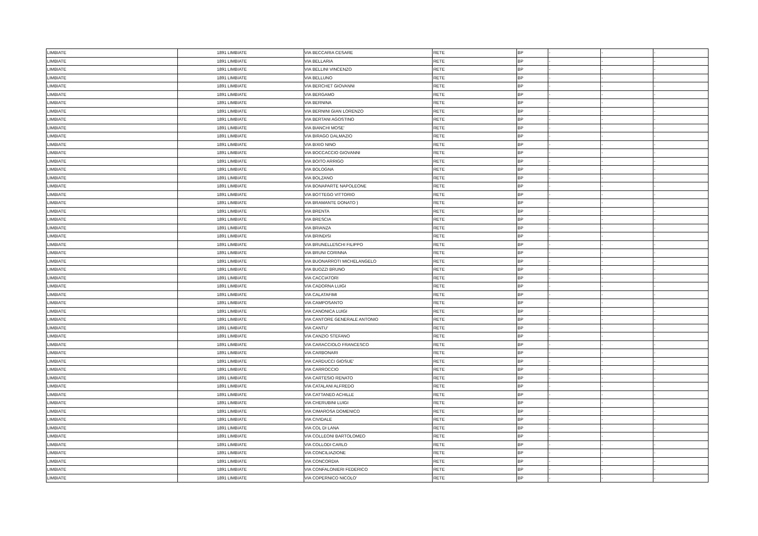| LIMBIATE | 1891 | LIMBIATE | VIA BECCARIA CESARE | RETE | BP | - | - | - |
| LIMBIATE | 1891 | LIMBIATE | VIA BELLARIA | RETE | BP | - | - | - |
| LIMBIATE | 1891 | LIMBIATE | VIA BELLINI VINCENZO | RETE | BP | - | - | - |
| LIMBIATE | 1891 | LIMBIATE | VIA BELLUNO | RETE | BP | - | - | - |
| LIMBIATE | 1891 | LIMBIATE | VIA BERCHET GIOVANNI | RETE | BP | - | - | - |
| LIMBIATE | 1891 | LIMBIATE | VIA BERGAMO | RETE | BP | - | - | - |
| LIMBIATE | 1891 | LIMBIATE | VIA BERNINA | RETE | BP | - | - | - |
| LIMBIATE | 1891 | LIMBIATE | VIA BERNINI GIAN LORENZO | RETE | BP | - | - | - |
| LIMBIATE | 1891 | LIMBIATE | VIA BERTANI AGOSTINO | RETE | BP | - | - | - |
| LIMBIATE | 1891 | LIMBIATE | VIA BIANCHI MOSE' | RETE | BP | - | - | - |
| LIMBIATE | 1891 | LIMBIATE | VIA BIRAGO DALMAZIO | RETE | BP | - | - | - |
| LIMBIATE | 1891 | LIMBIATE | VIA BIXIO NINO | RETE | BP | - | - | - |
| LIMBIATE | 1891 | LIMBIATE | VIA BOCCACCIO GIOVANNI | RETE | BP | - | - | - |
| LIMBIATE | 1891 | LIMBIATE | VIA BOITO ARRIGO | RETE | BP | - | - | - |
| LIMBIATE | 1891 | LIMBIATE | VIA BOLOGNA | RETE | BP | - | - | - |
| LIMBIATE | 1891 | LIMBIATE | VIA BOLZANO | RETE | BP | - | - | - |
| LIMBIATE | 1891 | LIMBIATE | VIA BONAPARTE NAPOLEONE | RETE | BP | - | - | - |
| LIMBIATE | 1891 | LIMBIATE | VIA BOTTEGO VITTORIO | RETE | BP | - | - | - |
| LIMBIATE | 1891 | LIMBIATE | VIA BRAMANTE DONATO ) | RETE | BP | - | - | - |
| LIMBIATE | 1891 | LIMBIATE | VIA BRENTA | RETE | BP | - | - | - |
| LIMBIATE | 1891 | LIMBIATE | VIA BRESCIA | RETE | BP | - | - | - |
| LIMBIATE | 1891 | LIMBIATE | VIA BRIANZA | RETE | BP | - | - | - |
| LIMBIATE | 1891 | LIMBIATE | VIA BRINDISI | RETE | BP | - | - | - |
| LIMBIATE | 1891 | LIMBIATE | VIA BRUNELLESCHI FILIPPO | RETE | BP | - | - | - |
| LIMBIATE | 1891 | LIMBIATE | VIA BRUNI CORINNA | RETE | BP | - | - | - |
| LIMBIATE | 1891 | LIMBIATE | VIA BUONARROTI MICHELANGELO | RETE | BP | - | - | - |
| LIMBIATE | 1891 | LIMBIATE | VIA BUOZZI BRUNO | RETE | BP | - | - | - |
| LIMBIATE | 1891 | LIMBIATE | VIA CACCIATORI | RETE | BP | - | - | - |
| LIMBIATE | 1891 | LIMBIATE | VIA CADORNA LUIGI | RETE | BP | - | - | - |
| LIMBIATE | 1891 | LIMBIATE | VIA CALATAFIMI | RETE | BP | - | - | - |
| LIMBIATE | 1891 | LIMBIATE | VIA CAMPOSANTO | RETE | BP | - | - | - |
| LIMBIATE | 1891 | LIMBIATE | VIA CANONICA LUIGI | RETE | BP | - | - | - |
| LIMBIATE | 1891 | LIMBIATE | VIA CANTORE GENERALE ANTONIO | RETE | BP | - | - | - |
| LIMBIATE | 1891 | LIMBIATE | VIA CANTU' | RETE | BP | - | - | - |
| LIMBIATE | 1891 | LIMBIATE | VIA CANZIO STEFANO | RETE | BP | - | - | - |
| LIMBIATE | 1891 | LIMBIATE | VIA CARACCIOLO FRANCESCO | RETE | BP | - | - | - |
| LIMBIATE | 1891 | LIMBIATE | VIA CARBONARI | RETE | BP | - | - | - |
| LIMBIATE | 1891 | LIMBIATE | VIA CARDUCCI GIOSUE' | RETE | BP | - | - | - |
| LIMBIATE | 1891 | LIMBIATE | VIA CARROCCIO | RETE | BP | - | - | - |
| LIMBIATE | 1891 | LIMBIATE | VIA CARTESIO RENATO | RETE | BP | - | - | - |
| LIMBIATE | 1891 | LIMBIATE | VIA CATALANI ALFREDO | RETE | BP | - | - | - |
| LIMBIATE | 1891 | LIMBIATE | VIA CATTANEO ACHILLE | RETE | BP | - | - | - |
| LIMBIATE | 1891 | LIMBIATE | VIA CHERUBINI LUIGI | RETE | BP | - | - | - |
| LIMBIATE | 1891 | LIMBIATE | VIA CIMAROSA DOMENICO | RETE | BP | - | - | - |
| LIMBIATE | 1891 | LIMBIATE | VIA CIVIDALE | RETE | BP | - | - | - |
| LIMBIATE | 1891 | LIMBIATE | VIA COL DI LANA | RETE | BP | - | - | - |
| LIMBIATE | 1891 | LIMBIATE | VIA COLLEONI BARTOLOMEO | RETE | BP | - | - | - |
| LIMBIATE | 1891 | LIMBIATE | VIA COLLODI CARLO | RETE | BP | - | - | - |
| LIMBIATE | 1891 | LIMBIATE | VIA CONCILIAZIONE | RETE | BP | - | - | - |
| LIMBIATE | 1891 | LIMBIATE | VIA CONCORDIA | RETE | BP | - | - | - |
| LIMBIATE | 1891 | LIMBIATE | VIA CONFALONIERI FEDERICO | RETE | BP | - | - | - |
| LIMBIATE | 1891 | LIMBIATE | VIA COPERNICO NICOLO' | RETE | BP | - | - | - |